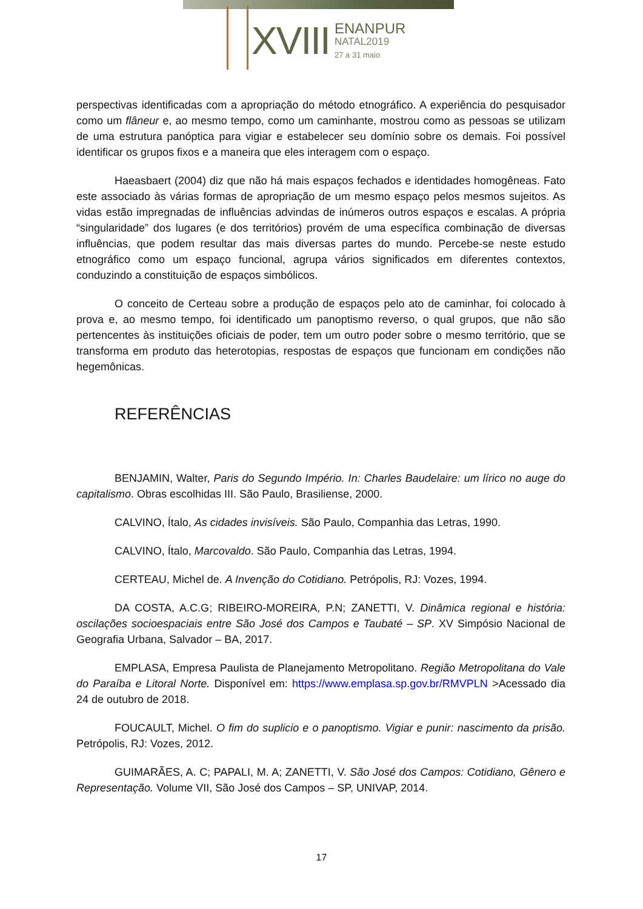XVIII ENANPUR
NATAL2019
27 a 31 maio
perspectivas identificadas com a apropriação do método etnográfico. A experiência do pesquisador como um flâneur e, ao mesmo tempo, como um caminhante, mostrou como as pessoas se utilizam de uma estrutura panóptica para vigiar e estabelecer seu domínio sobre os demais. Foi possível identificar os grupos fixos e a maneira que eles interagem com o espaço.
Haeasbaert (2004) diz que não há mais espaços fechados e identidades homogêneas. Fato este associado às várias formas de apropriação de um mesmo espaço pelos mesmos sujeitos. As vidas estão impregnadas de influências advindas de inúmeros outros espaços e escalas. A própria “singularidade” dos lugares (e dos territórios) provém de uma específica combinação de diversas influências, que podem resultar das mais diversas partes do mundo. Percebe-se neste estudo etnográfico como um espaço funcional, agrupa vários significados em diferentes contextos, conduzindo a constituição de espaços simbólicos.
O conceito de Certeau sobre a produção de espaços pelo ato de caminhar, foi colocado à prova e, ao mesmo tempo, foi identificado um panoptismo reverso, o qual grupos, que não são pertencentes às instituições oficiais de poder, tem um outro poder sobre o mesmo território, que se transforma em produto das heterotopias, respostas de espaços que funcionam em condições não hegemônicas.
REFERÊNCIAS
BENJAMIN, Walter, Paris do Segundo Império. In: Charles Baudelaire: um lírico no auge do capitalismo. Obras escolhidas III. São Paulo, Brasiliense, 2000.
CALVINO, Ítalo, As cidades invisíveis. São Paulo, Companhia das Letras, 1990.
CALVINO, Ítalo, Marcovaldo. São Paulo, Companhia das Letras, 1994.
CERTEAU, Michel de. A Invenção do Cotidiano. Petrópolis, RJ: Vozes, 1994.
DA COSTA, A.C.G; RIBEIRO-MOREIRA, P.N; ZANETTI, V. Dinâmica regional e história: oscilações socioespaciais entre São José dos Campos e Taubaté – SP. XV Simpósio Nacional de Geografia Urbana, Salvador – BA, 2017.
EMPLASA, Empresa Paulista de Planejamento Metropolitano. Região Metropolitana do Vale do Paraíba e Litoral Norte. Disponível em: https://www.emplasa.sp.gov.br/RMVPLN >Acessado dia 24 de outubro de 2018.
FOUCAULT, Michel. O fim do suplicio e o panoptismo. Vigiar e punir: nascimento da prisão. Petrópolis, RJ: Vozes, 2012.
GUIMARÃES, A. C; PAPALI, M. A; ZANETTI, V. São José dos Campos: Cotidiano, Gênero e Representação. Volume VII, São José dos Campos – SP, UNIVAP, 2014.
17